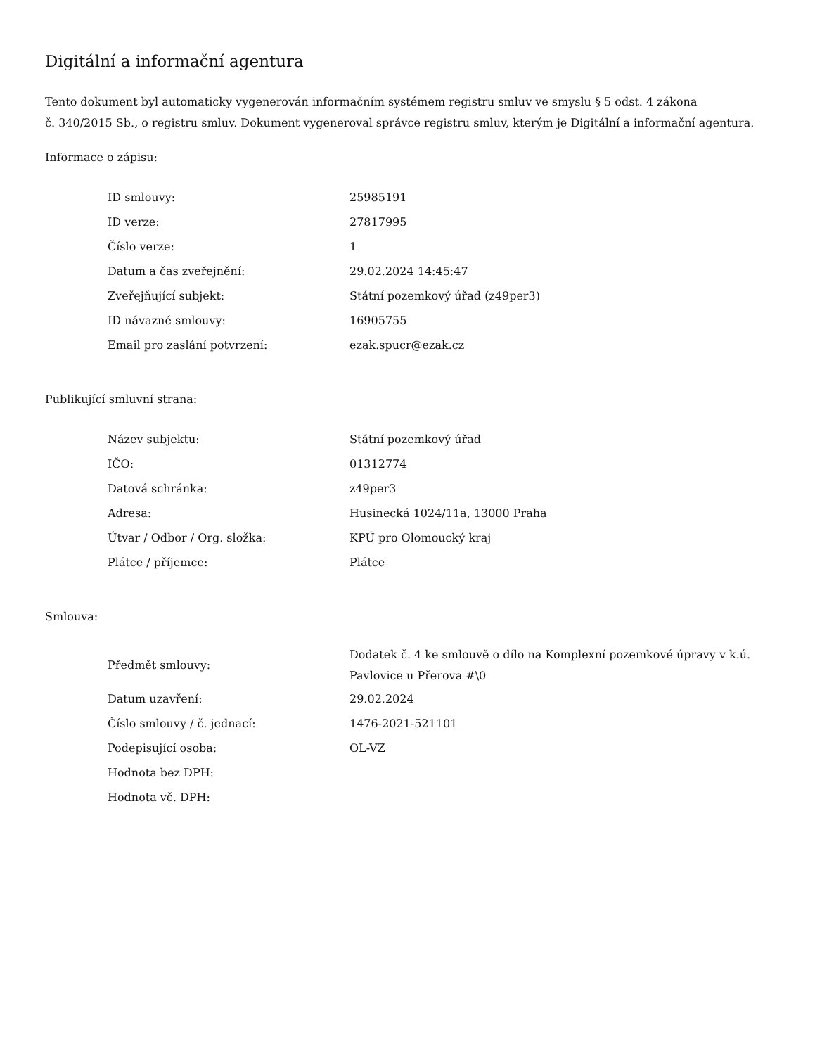Digitální a informační agentura
Tento dokument byl automaticky vygenerován informačním systémem registru smluv ve smyslu § 5 odst. 4 zákona
č. 340/2015 Sb., o registru smluv. Dokument vygeneroval správce registru smluv, kterým je Digitální a informační agentura.
Informace o zápisu:
| ID smlouvy: | 25985191 |
| ID verze: | 27817995 |
| Číslo verze: | 1 |
| Datum a čas zveřejnění: | 29.02.2024 14:45:47 |
| Zveřejňující subjekt: | Státní pozemkový úřad (z49per3) |
| ID návazné smlouvy: | 16905755 |
| Email pro zaslání potvrzení: | ezak.spucr@ezak.cz |
Publikující smluvní strana:
| Název subjektu: | Státní pozemkový úřad |
| IČO: | 01312774 |
| Datová schránka: | z49per3 |
| Adresa: | Husinecká 1024/11a, 13000 Praha |
| Útvar / Odbor / Org. složka: | KPÚ pro Olomoucký kraj |
| Plátce / příjemce: | Plátce |
Smlouva:
| Předmět smlouvy: | Dodatek č. 4 ke smlouvě o dílo na Komplexní pozemkové úpravy v k.ú. Pavlovice u Přerova #\0 |
| Datum uzavření: | 29.02.2024 |
| Číslo smlouvy / č. jednací: | 1476-2021-521101 |
| Podepisující osoba: | OL-VZ |
| Hodnota bez DPH: | |
| Hodnota vč. DPH: | |